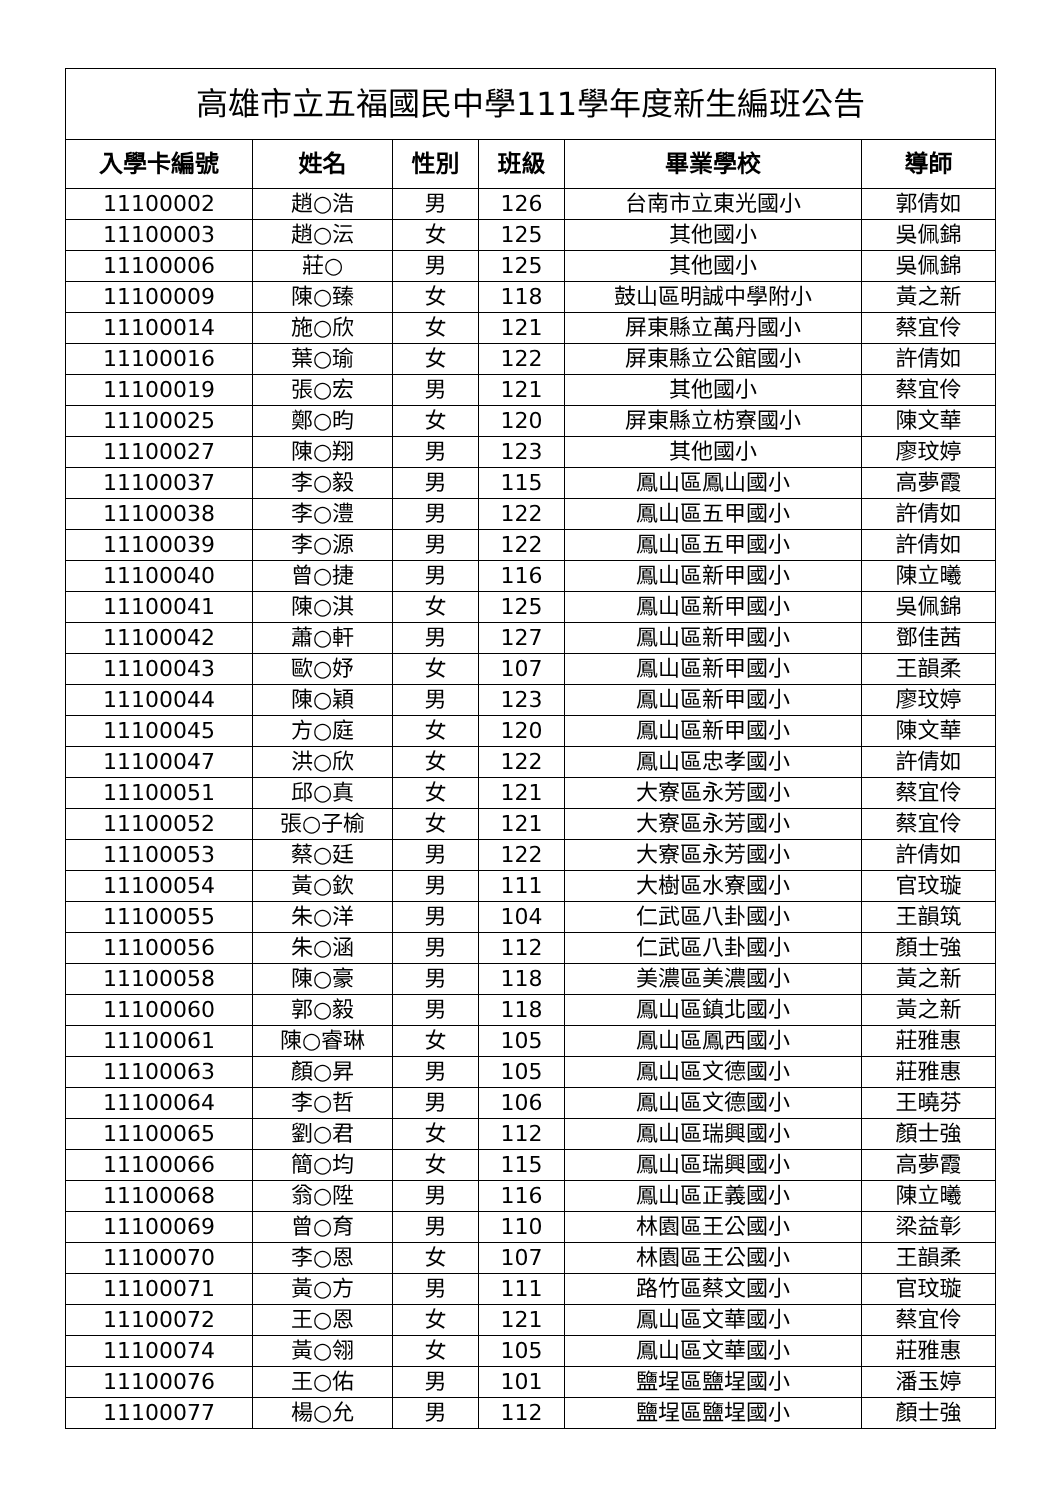| 高雄市立五福國民中學111學年度新生編班公告 | | | | | |
| --- | --- | --- | --- | --- | --- |
| 入學卡編號 | 姓名 | 性別 | 班級 | 畢業學校 | 導師 |
| 11100002 | 趙○浩 | 男 | 126 | 台南市立東光國小 | 郭倩如 |
| 11100003 | 趙○沄 | 女 | 125 | 其他國小 | 吳佩錦 |
| 11100006 | 莊○ | 男 | 125 | 其他國小 | 吳佩錦 |
| 11100009 | 陳○臻 | 女 | 118 | 鼓山區明誠中學附小 | 黃之新 |
| 11100014 | 施○欣 | 女 | 121 | 屏東縣立萬丹國小 | 蔡宜伶 |
| 11100016 | 葉○瑜 | 女 | 122 | 屏東縣立公館國小 | 許倩如 |
| 11100019 | 張○宏 | 男 | 121 | 其他國小 | 蔡宜伶 |
| 11100025 | 鄭○昀 | 女 | 120 | 屏東縣立枋寮國小 | 陳文華 |
| 11100027 | 陳○翔 | 男 | 123 | 其他國小 | 廖玟婷 |
| 11100037 | 李○毅 | 男 | 115 | 鳳山區鳳山國小 | 高夢霞 |
| 11100038 | 李○澧 | 男 | 122 | 鳳山區五甲國小 | 許倩如 |
| 11100039 | 李○源 | 男 | 122 | 鳳山區五甲國小 | 許倩如 |
| 11100040 | 曾○捷 | 男 | 116 | 鳳山區新甲國小 | 陳立曦 |
| 11100041 | 陳○淇 | 女 | 125 | 鳳山區新甲國小 | 吳佩錦 |
| 11100042 | 蕭○軒 | 男 | 127 | 鳳山區新甲國小 | 鄧佳茜 |
| 11100043 | 歐○妤 | 女 | 107 | 鳳山區新甲國小 | 王韻柔 |
| 11100044 | 陳○穎 | 男 | 123 | 鳳山區新甲國小 | 廖玟婷 |
| 11100045 | 方○庭 | 女 | 120 | 鳳山區新甲國小 | 陳文華 |
| 11100047 | 洪○欣 | 女 | 122 | 鳳山區忠孝國小 | 許倩如 |
| 11100051 | 邱○真 | 女 | 121 | 大寮區永芳國小 | 蔡宜伶 |
| 11100052 | 張○子榆 | 女 | 121 | 大寮區永芳國小 | 蔡宜伶 |
| 11100053 | 蔡○廷 | 男 | 122 | 大寮區永芳國小 | 許倩如 |
| 11100054 | 黃○欽 | 男 | 111 | 大樹區水寮國小 | 官玟璇 |
| 11100055 | 朱○洋 | 男 | 104 | 仁武區八卦國小 | 王韻筑 |
| 11100056 | 朱○涵 | 男 | 112 | 仁武區八卦國小 | 顏士強 |
| 11100058 | 陳○豪 | 男 | 118 | 美濃區美濃國小 | 黃之新 |
| 11100060 | 郭○毅 | 男 | 118 | 鳳山區鎮北國小 | 黃之新 |
| 11100061 | 陳○睿琳 | 女 | 105 | 鳳山區鳳西國小 | 莊雅惠 |
| 11100063 | 顏○昇 | 男 | 105 | 鳳山區文德國小 | 莊雅惠 |
| 11100064 | 李○哲 | 男 | 106 | 鳳山區文德國小 | 王曉芬 |
| 11100065 | 劉○君 | 女 | 112 | 鳳山區瑞興國小 | 顏士強 |
| 11100066 | 簡○均 | 女 | 115 | 鳳山區瑞興國小 | 高夢霞 |
| 11100068 | 翁○陞 | 男 | 116 | 鳳山區正義國小 | 陳立曦 |
| 11100069 | 曾○育 | 男 | 110 | 林園區王公國小 | 梁益彰 |
| 11100070 | 李○恩 | 女 | 107 | 林園區王公國小 | 王韻柔 |
| 11100071 | 黃○方 | 男 | 111 | 路竹區蔡文國小 | 官玟璇 |
| 11100072 | 王○恩 | 女 | 121 | 鳳山區文華國小 | 蔡宜伶 |
| 11100074 | 黃○翎 | 女 | 105 | 鳳山區文華國小 | 莊雅惠 |
| 11100076 | 王○佑 | 男 | 101 | 鹽埕區鹽埕國小 | 潘玉婷 |
| 11100077 | 楊○允 | 男 | 112 | 鹽埕區鹽埕國小 | 顏士強 |